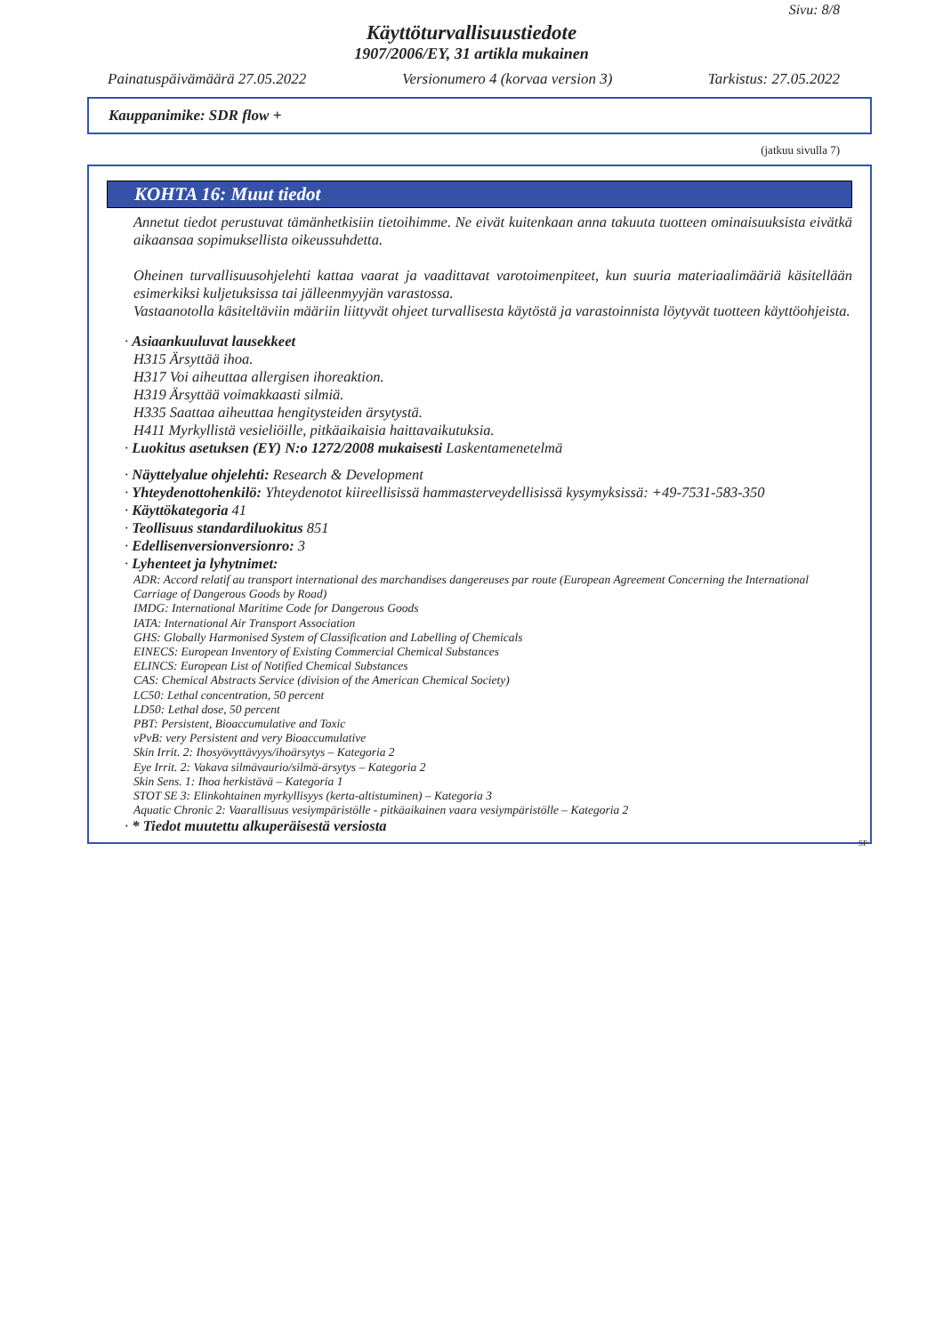Sivu: 8/8
Käyttöturvallisuustiedote
1907/2006/EY, 31 artikla mukainen
Painatuspäivämäärä 27.05.2022 Versionumero 4 (korvaa version 3) Tarkistus: 27.05.2022
Kauppanimike: SDR flow +
(jatkuu sivulla 7)
KOHTA 16: Muut tiedot
Annetut tiedot perustuvat tämänhetkisiin tietoihimme. Ne eivät kuitenkaan anna takuuta tuotteen ominaisuuksista eivätkä aikaansaa sopimuksellista oikeussuhdetta.
Oheinen turvallisuusohjelehti kattaa vaarat ja vaadittavat varotoimenpiteet, kun suuria materiaalimääriä käsitellään esimerkiksi kuljetuksissa tai jälleenmyyjän varastossa.
Vastaanotolla käsiteltäviin määriin liittyvät ohjeet turvallisesta käytöstä ja varastoinnista löytyvät tuotteen käyttöohjeista.
· Asiaankuuluvat lausekkeet
H315 Ärsyttää ihoa.
H317 Voi aiheuttaa allergisen ihoreaktion.
H319 Ärsyttää voimakkaasti silmiä.
H335 Saattaa aiheuttaa hengitysteiden ärsytystä.
H411 Myrkyllistä vesieliöille, pitkäaikaisia haittavaikutuksia.
· Luokitus asetuksen (EY) N:o 1272/2008 mukaisesti Laskentamenetelmä
· Näyttelyalue ohjelehti: Research & Development
· Yhteydenottohenkilö: Yhteydenotot kiireellisissä hammasterveydellisissä kysymyksissä: +49-7531-583-350
· Käyttökategoria 41
· Teollisuus standardiluokitus 851
· Edellisenversionversionro: 3
· Lyhenteet ja lyhytnimet:
ADR: Accord relatif au transport international des marchandises dangereuses par route (European Agreement Concerning the International Carriage of Dangerous Goods by Road)
IMDG: International Maritime Code for Dangerous Goods
IATA: International Air Transport Association
GHS: Globally Harmonised System of Classification and Labelling of Chemicals
EINECS: European Inventory of Existing Commercial Chemical Substances
ELINCS: European List of Notified Chemical Substances
CAS: Chemical Abstracts Service (division of the American Chemical Society)
LC50: Lethal concentration, 50 percent
LD50: Lethal dose, 50 percent
PBT: Persistent, Bioaccumulative and Toxic
vPvB: very Persistent and very Bioaccumulative
Skin Irrit. 2: Ihosyövyttävyys/ihoärsytys – Kategoria 2
Eye Irrit. 2: Vakava silmävaurio/silmä-ärsytys – Kategoria 2
Skin Sens. 1: Ihoa herkistävä – Kategoria 1
STOT SE 3: Elinkohtainen myrkyllisyys (kerta-altistuminen) – Kategoria 3
Aquatic Chronic 2: Vaarallisuus vesiympäristölle - pitkäaikainen vaara vesiympäristölle – Kategoria 2
· * Tiedot muutettu alkuperäisestä versiosta
SF